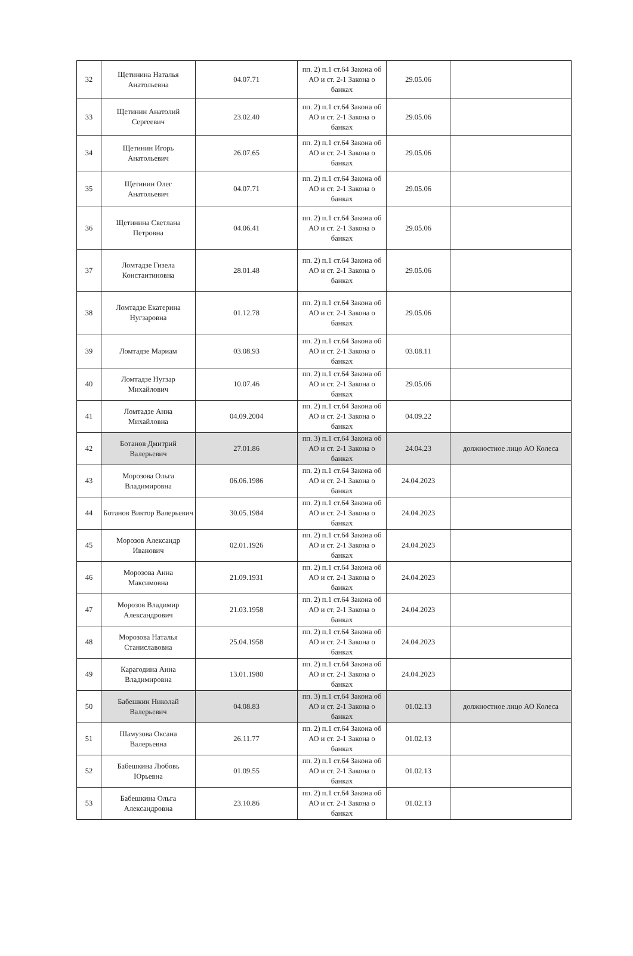| 32 | Щетинина Наталья Анатольевна | 04.07.71 | пп. 2) п.1 ст.64 Закона об АО и ст. 2-1 Закона о банках | 29.05.06 | |
| 33 | Щетинин Анатолий Сергеевич | 23.02.40 | пп. 2) п.1 ст.64 Закона об АО и ст. 2-1 Закона о банках | 29.05.06 | |
| 34 | Щетинин Игорь Анатольевич | 26.07.65 | пп. 2) п.1 ст.64 Закона об АО и ст. 2-1 Закона о банках | 29.05.06 | |
| 35 | Щетинин Олег Анатольевич | 04.07.71 | пп. 2) п.1 ст.64 Закона об АО и ст. 2-1 Закона о банках | 29.05.06 | |
| 36 | Щетинина Светлана Петровна | 04.06.41 | пп. 2) п.1 ст.64 Закона об АО и ст. 2-1 Закона о банках | 29.05.06 | |
| 37 | Ломтадзе Гизела Константиновна | 28.01.48 | пп. 2) п.1 ст.64 Закона об АО и ст. 2-1 Закона о банках | 29.05.06 | |
| 38 | Ломтадзе Екатерина Нугзаровна | 01.12.78 | пп. 2) п.1 ст.64 Закона об АО и ст. 2-1 Закона о банках | 29.05.06 | |
| 39 | Ломтадзе Мариам | 03.08.93 | пп. 2) п.1 ст.64 Закона об АО и ст. 2-1 Закона о банках | 03.08.11 | |
| 40 | Ломтадзе Нугзар Михайлович | 10.07.46 | пп. 2) п.1 ст.64 Закона об АО и ст. 2-1 Закона о банках | 29.05.06 | |
| 41 | Ломтадзе Анна Михайловна | 04.09.2004 | пп. 2) п.1 ст.64 Закона об АО и ст. 2-1 Закона о банках | 04.09.22 | |
| 42 | Ботанов Дмитрий Валерьевич | 27.01.86 | пп. 3) п.1 ст.64 Закона об АО и ст. 2-1 Закона о банках | 24.04.23 | должностное лицо АО Колеса |
| 43 | Морозова Ольга Владимировна | 06.06.1986 | пп. 2) п.1 ст.64 Закона об АО и ст. 2-1 Закона о банках | 24.04.2023 | |
| 44 | Ботанов Виктор Валерьевич | 30.05.1984 | пп. 2) п.1 ст.64 Закона об АО и ст. 2-1 Закона о банках | 24.04.2023 | |
| 45 | Морозов Александр Иванович | 02.01.1926 | пп. 2) п.1 ст.64 Закона об АО и ст. 2-1 Закона о банках | 24.04.2023 | |
| 46 | Морозова Анна Максимовна | 21.09.1931 | пп. 2) п.1 ст.64 Закона об АО и ст. 2-1 Закона о банках | 24.04.2023 | |
| 47 | Морозов Владимир Александрович | 21.03.1958 | пп. 2) п.1 ст.64 Закона об АО и ст. 2-1 Закона о банках | 24.04.2023 | |
| 48 | Морозова Наталья Станиславовна | 25.04.1958 | пп. 2) п.1 ст.64 Закона об АО и ст. 2-1 Закона о банках | 24.04.2023 | |
| 49 | Карагодина Анна Владимировна | 13.01.1980 | пп. 2) п.1 ст.64 Закона об АО и ст. 2-1 Закона о банках | 24.04.2023 | |
| 50 | Бабешкин Николай Валерьевич | 04.08.83 | пп. 3) п.1 ст.64 Закона об АО и ст. 2-1 Закона о банках | 01.02.13 | должностное лицо АО Колеса |
| 51 | Шамузова Оксана Валерьевна | 26.11.77 | пп. 2) п.1 ст.64 Закона об АО и ст. 2-1 Закона о банках | 01.02.13 | |
| 52 | Бабешкина Любовь Юрьевна | 01.09.55 | пп. 2) п.1 ст.64 Закона об АО и ст. 2-1 Закона о банках | 01.02.13 | |
| 53 | Бабешкина Ольга Александровна | 23.10.86 | пп. 2) п.1 ст.64 Закона об АО и ст. 2-1 Закона о банках | 01.02.13 | |